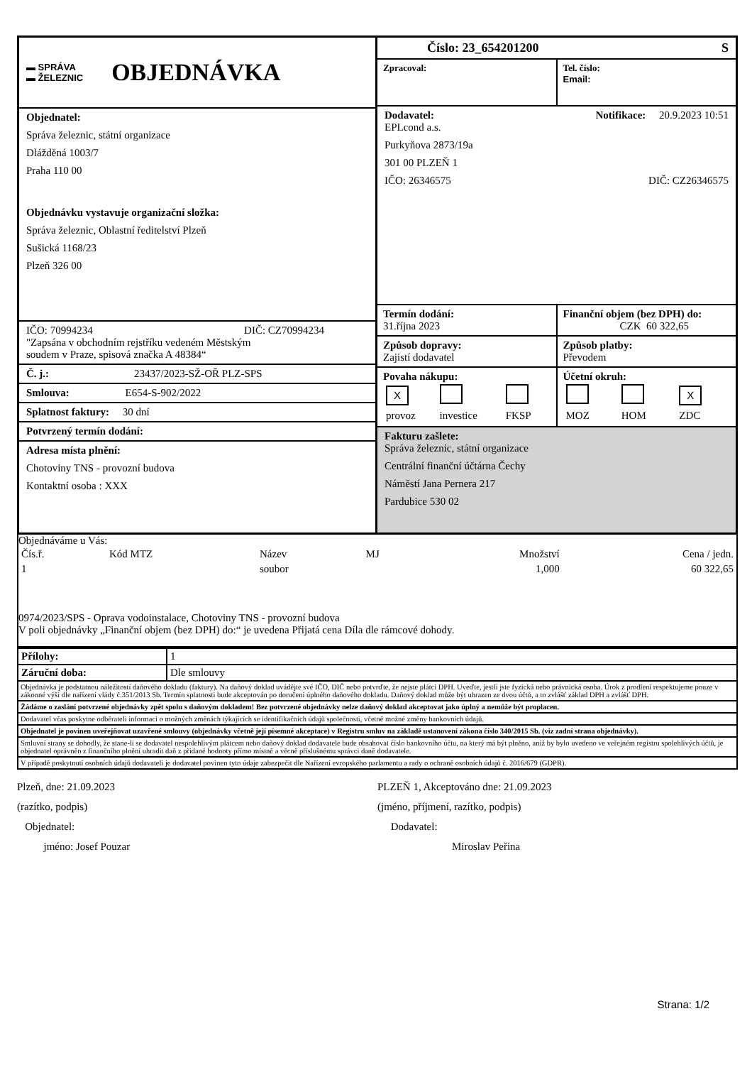▬ SPRÁVA
▬ ŽELEZNIC
OBJEDNÁVKA
Objednatel:
Správa železnic, státní organizace
Dlážděná 1003/7
Praha 110 00
Objednávku vystavuje organizační složka:
Správa železnic, Oblastní ředitelství Plzeň
Sušická 1168/23
Plzeň 326 00
IČO: 70994234 DIČ: CZ70994234
"Zapsána v obchodním rejstříku vedeném Městským
soudem v Praze, spisová značka A 48384“
Č. j.: 23437/2023-SŽ-OŘ PLZ-SPS
Smlouva: E654-S-902/2022
Splatnost faktury: 30 dní
Potvrzený termín dodání:
Adresa místa plnění:
Chotoviny TNS - provozní budova
Kontaktní osoba : XXX
Číslo: 23_654201200 S
Zpracoval: Tel. číslo:
Email:
Dodavatel: Notifikace: 20.9.2023 10:51
EPLcond a.s.
Purkyňova 2873/19a
301 00 PLZEŇ 1
IČO: 26346575 DIČ: CZ26346575
Termín dodání:
31.října 2023
Finanční objem (bez DPH) do:
CZK 60 322,65
Způsob dopravy:
Zajistí dodavatel
Způsob platby:
Převodem
Povaha nákupu:
| X | | |
| provoz | investice | FKSP |
Účetní okruh:
| | | X |
| MOZ | HOM | ZDC |
Fakturu zašlete:
Správa železnic, státní organizace
Centrální finanční účtárna Čechy
Náměstí Jana Pernera 217
Pardubice 530 02
Objednáváme u Vás:
| Čís.ř. | Kód MTZ | Název | MJ | Množství | Cena / jedn. |
| --- | --- | --- | --- | --- | --- |
| 1 | | soubor | | 1,000 | 60 322,65 |
0974/2023/SPS - Oprava vodoinstalace, Chotoviny TNS - provozní budova
V poli objednávky „Finanční objem (bez DPH) do:“ je uvedena Přijatá cena Díla dle rámcové dohody.
| Přílohy: | 1 |
| Záruční doba: | Dle smlouvy |
Objednávka je podstatnou náležitostí daňového dokladu (faktury). Na daňový doklad uvádějte své IČO, DIČ nebo potvrďte, že nejste plátci DPH. Uveďte, jestli jste fyzická nebo právnická osoba. Úrok z prodlení respektujeme pouze v zákonné výši dle nařízení vlády č.351/2013 Sb. Termín splatnosti bude akceptován po doručení úplného daňového dokladu. Daňový doklad může být uhrazen ze dvou účtů, a to zvlášť základ DPH a zvlášť DPH.
Žádáme o zaslání potvrzené objednávky zpět spolu s daňovým dokladem! Bez potvrzené objednávky nelze daňový doklad akceptovat jako úplný a nemůže být proplacen.
Dodavatel včas poskytne odběrateli informaci o možných změnách týkajících se identifikačních údajů společnosti, včetně možné změny bankovních údajů.
Objednatel je povinen uveřejňovat uzavřené smlouvy (objednávky včetně její písemné akceptace) v Registru smluv na základě ustanovení zákona číslo 340/2015 Sb. (viz zadní strana objednávky).
Smluvní strany se dohodly, že stane-li se dodavatel nespolehlivým plátcem nebo daňový doklad dodavatele bude obsahovat číslo bankovního účtu, na který má být plněno, aniž by bylo uvedeno ve veřejném registru spolehlivých účtů, je objednatel oprávněn z finančního plnění uhradit daň z přidané hodnoty přímo místně a věcně příslušnému správci daně dodavatele.
V případě poskytnutí osobních údajů dodavateli je dodavatel povinen tyto údaje zabezpečit dle Nařízení evropského parlamentu a rady o ochraně osobních údajů č. 2016/679 (GDPR).
Plzeň, dne: 21.09.2023
(razítko, podpis)
Objednatel:
jméno: Josef Pouzar
PLZEŇ 1, Akceptováno dne: 21.09.2023
(jméno, příjmení, razítko, podpis)
Dodavatel:
Miroslav Peřina
Strana: 1/2